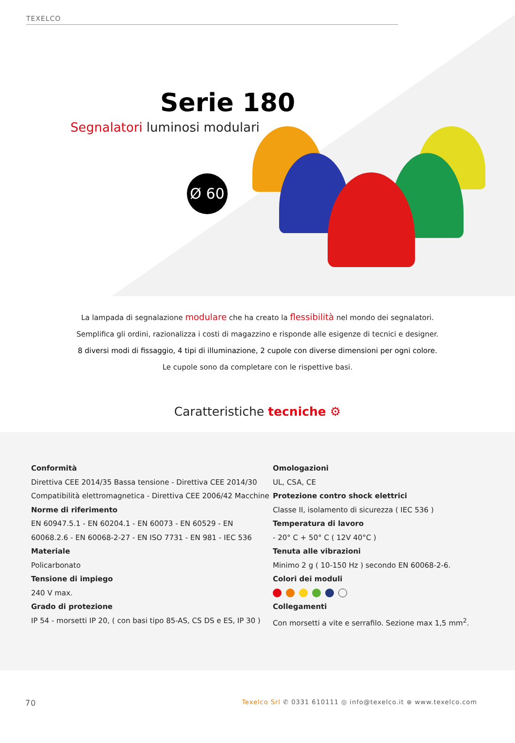TEXELCO
Serie 180
Segnalatori luminosi modulari
Ø 60
La lampada di segnalazione modulare che ha creato la flessibilità nel mondo dei segnalatori.
Semplifica gli ordini, razionalizza i costi di magazzino e risponde alle esigenze di tecnici e designer.
8 diversi modi di fissaggio, 4 tipi di illuminazione, 2 cupole con diverse dimensioni per ogni colore.
Le cupole sono da completare con le rispettive basi.
Caratteristiche tecniche ⚙
Conformità
Direttiva CEE 2014/35 Bassa tensione - Direttiva CEE 2014/30
Compatibilità elettromagnetica - Direttiva CEE 2006/42 Macchine
Norme di riferimento
EN 60947.5.1 - EN 60204.1 - EN 60073 - EN 60529 - EN
60068.2.6 - EN 60068-2-27 - EN ISO 7731 - EN 981 - IEC 536
Materiale
Policarbonato
Tensione di impiego
240 V max.
Grado di protezione
IP 54 - morsetti IP 20, ( con basi tipo 85-AS, CS DS e ES, IP 30 )
Omologazioni
UL, CSA, CE
Protezione contro shock elettrici
Classe II, isolamento di sicurezza ( IEC 536 )
Temperatura di lavoro
- 20° C + 50° C ( 12V 40°C )
Tenuta alle vibrazioni
Minimo 2 g ( 10-150 Hz ) secondo EN 60068-2-6.
Colori dei moduli
Collegamenti
Con morsetti a vite e serrafilo. Sezione max 1,5 mm<sup>2</sup>.
70 Texelco Srl ✆ 0331 610111 ◎ info@texelco.it ⊕ www.texelco.com